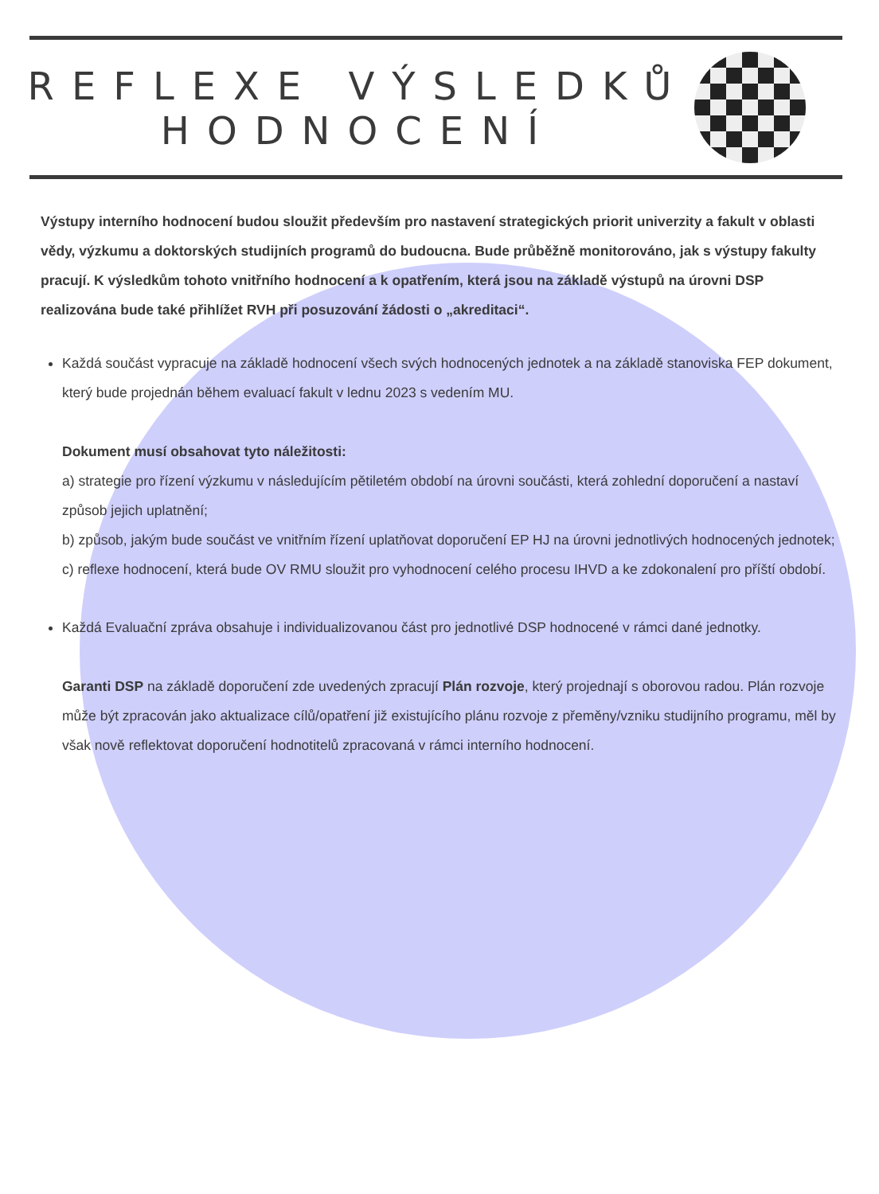REFLEXE VÝSLEDKŮ HODNOCENÍ
Výstupy interního hodnocení budou sloužit především pro nastavení strategických priorit univerzity a fakult v oblasti vědy, výzkumu a doktorských studijních programů do budoucna. Bude průběžně monitorováno, jak s výstupy fakulty pracují. K výsledkům tohoto vnitřního hodnocení a k opatřením, která jsou na základě výstupů na úrovni DSP realizována bude také přihlížet RVH při posuzování žádosti o „akreditaci“.
Každá součást vypracuje na základě hodnocení všech svých hodnocených jednotek a na základě stanoviska FEP dokument, který bude projednán během evaluací fakult v lednu 2023 s vedením MU.
Dokument musí obsahovat tyto náležitosti:
a) strategie pro řízení výzkumu v následujícím pětiletém období na úrovni součásti, která zohlední doporučení a nastaví způsob jejich uplatnění;
b) způsob, jakým bude součást ve vnitřním řízení uplatňovat doporučení EP HJ na úrovni jednotlivých hodnocených jednotek;
c) reflexe hodnocení, která bude OV RMU sloužit pro vyhodnocení celého procesu IHVD a ke zdokonalení pro příští období.
Každá Evaluační zpráva obsahuje i individualizovanou část pro jednotlivé DSP hodnocené v rámci dané jednotky.
Garanti DSP na základě doporučení zde uvedených zpracují Plán rozvoje, který projednají s oborovou radou. Plán rozvoje může být zpracován jako aktualizace cílů/opatření již existujícího plánu rozvoje z přeměny/vzniku studijního programu, měl by však nově reflektovat doporučení hodnotitelů zpracovaná v rámci interního hodnocení.